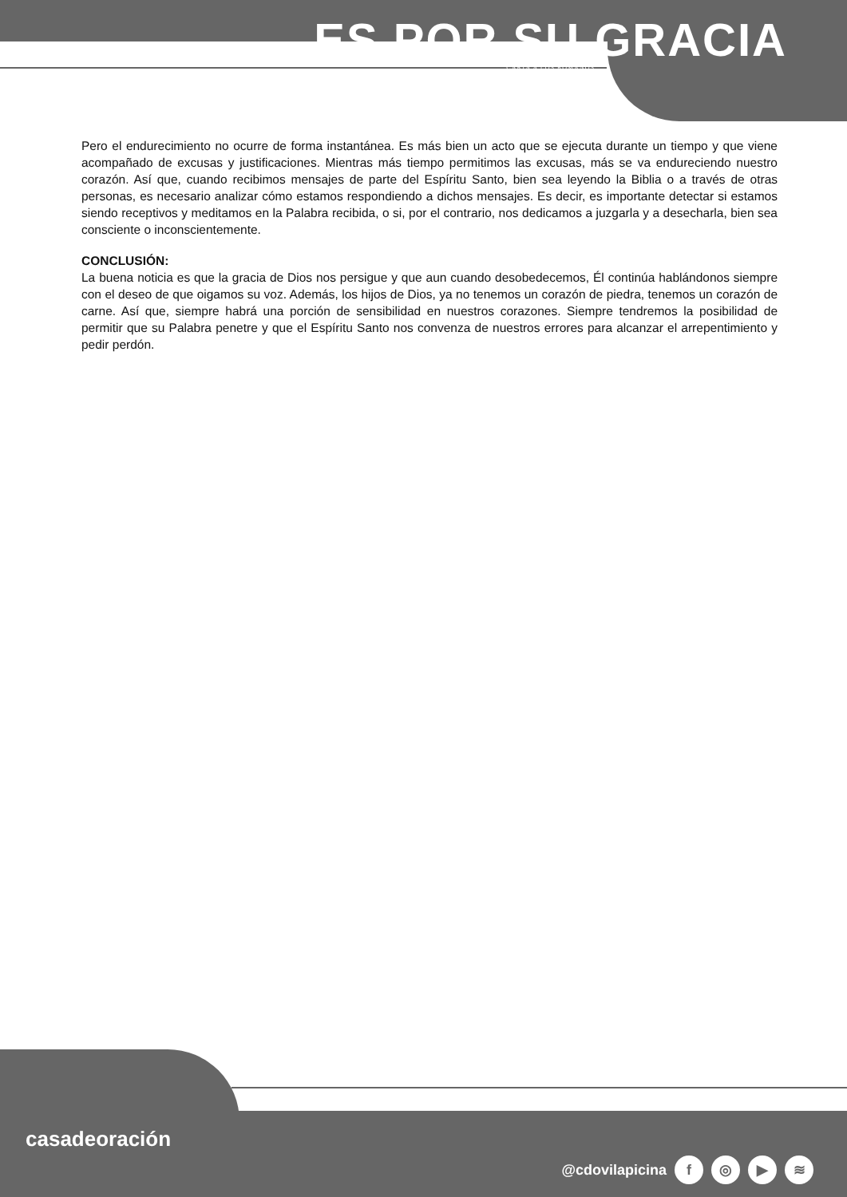ES POR SU GRACIA
CARTA A LOS ROMANOS
Pero el endurecimiento no ocurre de forma instantánea. Es más bien un acto que se ejecuta durante un tiempo y que viene acompañado de excusas y justificaciones. Mientras más tiempo permitimos las excusas, más se va endureciendo nuestro corazón. Así que, cuando recibimos mensajes de parte del Espíritu Santo, bien sea leyendo la Biblia o a través de otras personas, es necesario analizar cómo estamos respondiendo a dichos mensajes. Es decir, es importante detectar si estamos siendo receptivos y meditamos en la Palabra recibida, o si, por el contrario, nos dedicamos a juzgarla y a desecharla, bien sea consciente o inconscientemente.
CONCLUSIÓN:
La buena noticia es que la gracia de Dios nos persigue y que aun cuando desobedecemos, Él continúa hablándonos siempre con el deseo de que oigamos su voz. Además, los hijos de Dios, ya no tenemos un corazón de piedra, tenemos un corazón de carne. Así que, siempre habrá una porción de sensibilidad en nuestros corazones. Siempre tendremos la posibilidad de permitir que su Palabra penetre y que el Espíritu Santo nos convenza de nuestros errores para alcanzar el arrepentimiento y pedir perdón.
casadeoración
@cdovilapicina f ◎ ▶ ≋